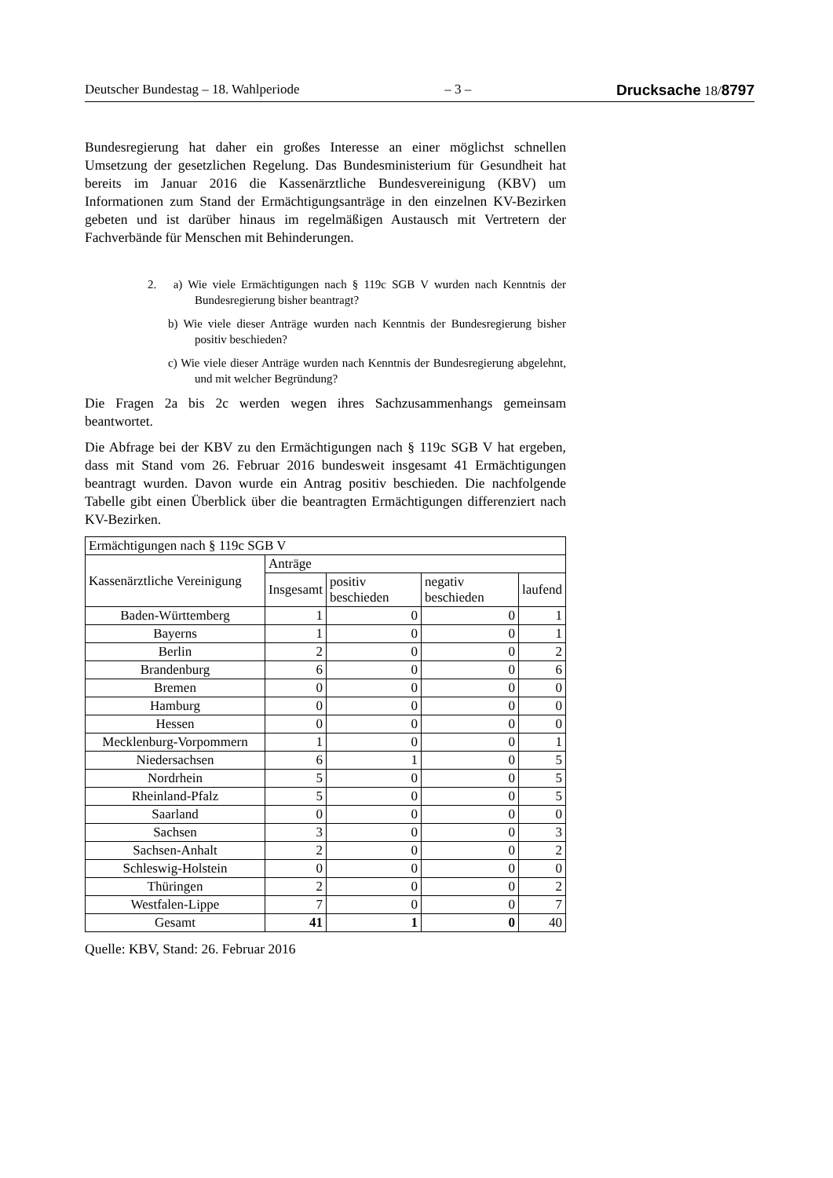Deutscher Bundestag – 18. Wahlperiode – 3 – Drucksache 18/8797
Bundesregierung hat daher ein großes Interesse an einer möglichst schnellen Umsetzung der gesetzlichen Regelung. Das Bundesministerium für Gesundheit hat bereits im Januar 2016 die Kassenärztliche Bundesvereinigung (KBV) um Informationen zum Stand der Ermächtigungsanträge in den einzelnen KV-Bezirken gebeten und ist darüber hinaus im regelmäßigen Austausch mit Vertretern der Fachverbände für Menschen mit Behinderungen.
2. a) Wie viele Ermächtigungen nach § 119c SGB V wurden nach Kenntnis der Bundesregierung bisher beantragt?
b) Wie viele dieser Anträge wurden nach Kenntnis der Bundesregierung bisher positiv beschieden?
c) Wie viele dieser Anträge wurden nach Kenntnis der Bundesregierung abgelehnt, und mit welcher Begründung?
Die Fragen 2a bis 2c werden wegen ihres Sachzusammenhangs gemeinsam beantwortet.
Die Abfrage bei der KBV zu den Ermächtigungen nach § 119c SGB V hat ergeben, dass mit Stand vom 26. Februar 2016 bundesweit insgesamt 41 Ermächtigungen beantragt wurden. Davon wurde ein Antrag positiv beschieden. Die nachfolgende Tabelle gibt einen Überblick über die beantragten Ermächtigungen differenziert nach KV-Bezirken.
| Ermächtigungen nach § 119c SGB V | | | | |
| --- | --- | --- | --- | --- |
| Kassenärztliche Vereinigung | Anträge | | | |
| | Insgesamt | positiv beschieden | negativ beschieden | laufend |
| Baden-Württemberg | 1 | 0 | 0 | 1 |
| Bayerns | 1 | 0 | 0 | 1 |
| Berlin | 2 | 0 | 0 | 2 |
| Brandenburg | 6 | 0 | 0 | 6 |
| Bremen | 0 | 0 | 0 | 0 |
| Hamburg | 0 | 0 | 0 | 0 |
| Hessen | 0 | 0 | 0 | 0 |
| Mecklenburg-Vorpommern | 1 | 0 | 0 | 1 |
| Niedersachsen | 6 | 1 | 0 | 5 |
| Nordrhein | 5 | 0 | 0 | 5 |
| Rheinland-Pfalz | 5 | 0 | 0 | 5 |
| Saarland | 0 | 0 | 0 | 0 |
| Sachsen | 3 | 0 | 0 | 3 |
| Sachsen-Anhalt | 2 | 0 | 0 | 2 |
| Schleswig-Holstein | 0 | 0 | 0 | 0 |
| Thüringen | 2 | 0 | 0 | 2 |
| Westfalen-Lippe | 7 | 0 | 0 | 7 |
| Gesamt | 41 | 1 | 0 | 40 |
Quelle: KBV, Stand: 26. Februar 2016